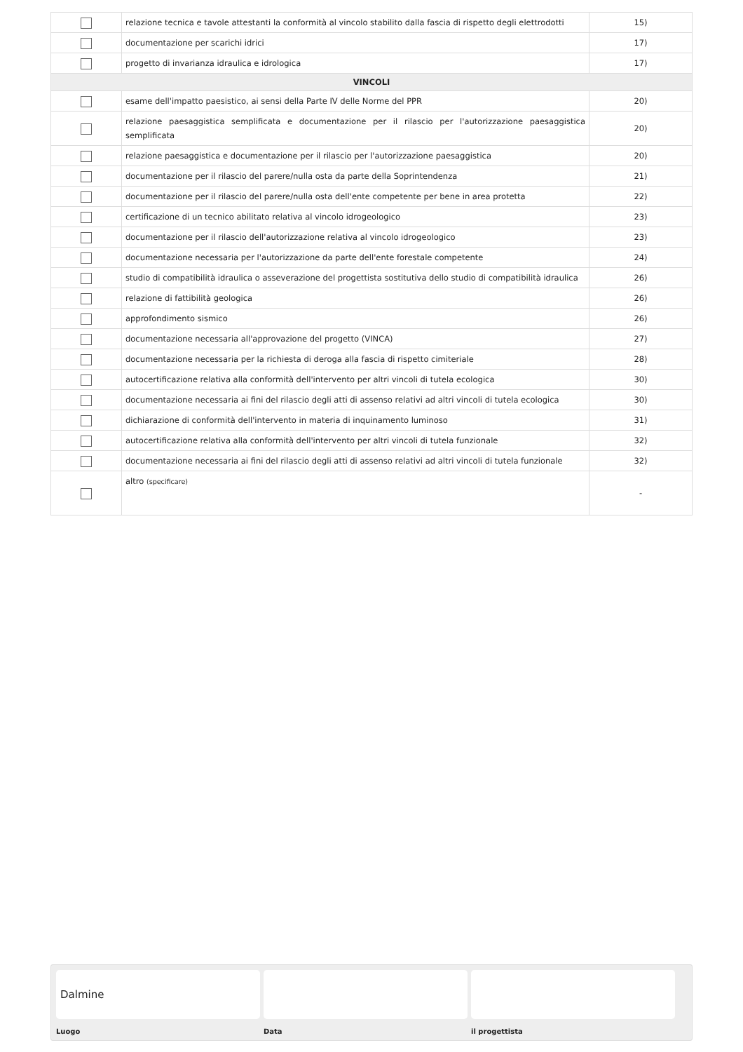| | relazione tecnica e tavole attestanti la conformità al vincolo stabilito dalla fascia di rispetto degli elettrodotti | 15) |
| | documentazione per scarichi idrici | 17) |
| | progetto di invarianza idraulica e idrologica | 17) |
| VINCOLI | | |
| | esame dell'impatto paesistico, ai sensi della Parte IV delle Norme del PPR | 20) |
| | relazione paesaggistica semplificata e documentazione per il rilascio per l'autorizzazione paesaggistica semplificata | 20) |
| | relazione paesaggistica e documentazione per il rilascio per l'autorizzazione paesaggistica | 20) |
| | documentazione per il rilascio del parere/nulla osta da parte della Soprintendenza | 21) |
| | documentazione per il rilascio del parere/nulla osta dell'ente competente per bene in area protetta | 22) |
| | certificazione di un tecnico abilitato relativa al vincolo idrogeologico | 23) |
| | documentazione per il rilascio dell'autorizzazione relativa al vincolo idrogeologico | 23) |
| | documentazione necessaria per l'autorizzazione da parte dell'ente forestale competente | 24) |
| | studio di compatibilità idraulica o asseverazione del progettista sostitutiva dello studio di compatibilità idraulica | 26) |
| | relazione di fattibilità geologica | 26) |
| | approfondimento sismico | 26) |
| | documentazione necessaria all'approvazione del progetto (VINCA) | 27) |
| | documentazione necessaria per la richiesta di deroga alla fascia di rispetto cimiteriale | 28) |
| | autocertificazione relativa alla conformità dell'intervento per altri vincoli di tutela ecologica | 30) |
| | documentazione necessaria ai fini del rilascio degli atti di assenso relativi ad altri vincoli di tutela ecologica | 30) |
| | dichiarazione di conformità dell'intervento in materia di inquinamento luminoso | 31) |
| | autocertificazione relativa alla conformità dell'intervento per altri vincoli di tutela funzionale | 32) |
| | documentazione necessaria ai fini del rilascio degli atti di assenso relativi ad altri vincoli di tutela funzionale | 32) |
| | altro (specificare) | - |
Dalmine
Luogo
Data il progettista